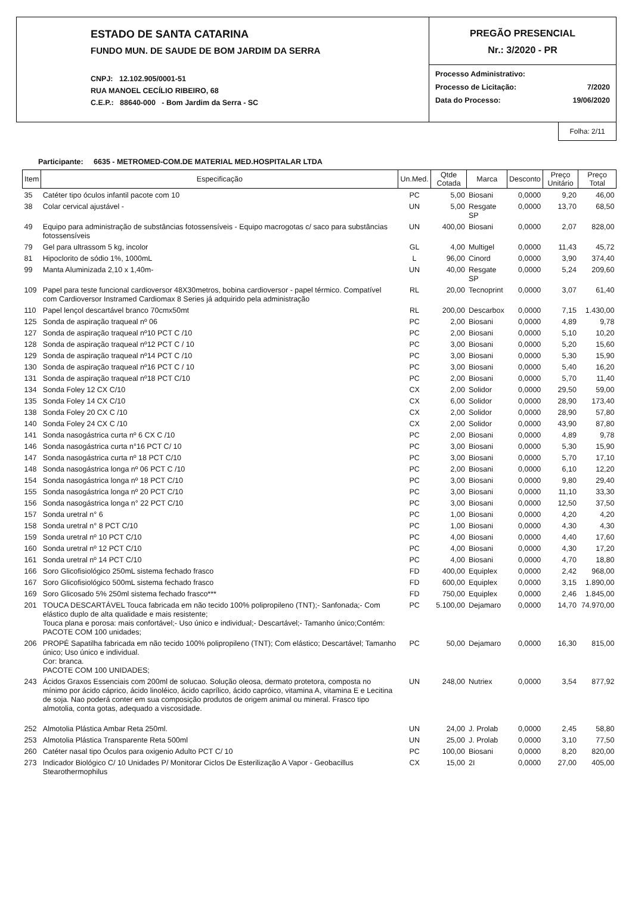ESTADO DE SANTA CATARINA
FUNDO MUN. DE SAUDE DE BOM JARDIM DA SERRA
CNPJ: 12.102.905/0001-51
RUA MANOEL CECÍLIO RIBEIRO, 68
C.E.P.: 88640-000 - Bom Jardim da Serra - SC
PREGÃO PRESENCIAL
Nr.: 3/2020 - PR
Processo Administrativo:
Processo de Licitação: 7/2020
Data do Processo: 19/06/2020
Folha: 2/11
Participante: 6635 - METROMED-COM.DE MATERIAL MED.HOSPITALAR LTDA
| Item | Especificação | Un.Med. | Qtde Cotada | Marca | Desconto | Preço Unitário | Preço Total |
| --- | --- | --- | --- | --- | --- | --- | --- |
| 35 | Catéter tipo óculos infantil pacote com 10 | PC | 5,00 | Biosani | 0,0000 | 9,20 | 46,00 |
| 38 | Colar cervical ajustável - | UN | 5,00 | Resgate SP | 0,0000 | 13,70 | 68,50 |
| 49 | Equipo para administração de substâncias fotossensíveis - Equipo macrogotas c/ saco para substâncias fotossensíveis | UN | 400,00 | Biosani | 0,0000 | 2,07 | 828,00 |
| 79 | Gel para ultrassom 5 kg, incolor | GL | 4,00 | Multigel | 0,0000 | 11,43 | 45,72 |
| 81 | Hipoclorito de sódio 1%, 1000mL | L | 96,00 | Cinord | 0,0000 | 3,90 | 374,40 |
| 99 | Manta Aluminizada 2,10 x 1,40m- | UN | 40,00 | Resgate SP | 0,0000 | 5,24 | 209,60 |
| 109 | Papel para teste funcional cardioversor 48X30metros, bobina cardioversor - papel térmico. Compatível com Cardioversor Instramed Cardiomax 8 Series já adquirido pela administração | RL | 20,00 | Tecnoprint | 0,0000 | 3,07 | 61,40 |
| 110 | Papel lençol descartável branco 70cmx50mt | RL | 200,00 | Descarbox | 0,0000 | 7,15 | 1.430,00 |
| 125 | Sonda de aspiração traqueal nº 06 | PC | 2,00 | Biosani | 0,0000 | 4,89 | 9,78 |
| 127 | Sonda de aspiração traqueal nº10 PCT C /10 | PC | 2,00 | Biosani | 0,0000 | 5,10 | 10,20 |
| 128 | Sonda de aspiração traqueal nº12 PCT C / 10 | PC | 3,00 | Biosani | 0,0000 | 5,20 | 15,60 |
| 129 | Sonda de aspiração traqueal nº14 PCT C /10 | PC | 3,00 | Biosani | 0,0000 | 5,30 | 15,90 |
| 130 | Sonda de aspiração traqueal nº16 PCT C / 10 | PC | 3,00 | Biosani | 0,0000 | 5,40 | 16,20 |
| 131 | Sonda de aspiração traqueal nº18 PCT C/10 | PC | 2,00 | Biosani | 0,0000 | 5,70 | 11,40 |
| 134 | Sonda Foley 12 CX C/10 | CX | 2,00 | Solidor | 0,0000 | 29,50 | 59,00 |
| 135 | Sonda Foley 14 CX C/10 | CX | 6,00 | Solidor | 0,0000 | 28,90 | 173,40 |
| 138 | Sonda Foley 20 CX C /10 | CX | 2,00 | Solidor | 0,0000 | 28,90 | 57,80 |
| 140 | Sonda Foley 24 CX C /10 | CX | 2,00 | Solidor | 0,0000 | 43,90 | 87,80 |
| 141 | Sonda nasogástrica curta nº 6 CX C /10 | PC | 2,00 | Biosani | 0,0000 | 4,89 | 9,78 |
| 146 | Sonda nasogástrica curta n°16 PCT C/ 10 | PC | 3,00 | Biosani | 0,0000 | 5,30 | 15,90 |
| 147 | Sonda nasogástrica curta nº 18 PCT C/10 | PC | 3,00 | Biosani | 0,0000 | 5,70 | 17,10 |
| 148 | Sonda nasogástrica longa nº 06 PCT C /10 | PC | 2,00 | Biosani | 0,0000 | 6,10 | 12,20 |
| 154 | Sonda nasogástrica longa nº 18 PCT C/10 | PC | 3,00 | Biosani | 0,0000 | 9,80 | 29,40 |
| 155 | Sonda nasogástrica longa nº 20 PCT C/10 | PC | 3,00 | Biosani | 0,0000 | 11,10 | 33,30 |
| 156 | Sonda nasogástrica longa n° 22 PCT C/10 | PC | 3,00 | Biosani | 0,0000 | 12,50 | 37,50 |
| 157 | Sonda uretral n° 6 | PC | 1,00 | Biosani | 0,0000 | 4,20 | 4,20 |
| 158 | Sonda uretral n° 8 PCT C/10 | PC | 1,00 | Biosani | 0,0000 | 4,30 | 4,30 |
| 159 | Sonda uretral nº 10 PCT C/10 | PC | 4,00 | Biosani | 0,0000 | 4,40 | 17,60 |
| 160 | Sonda uretral nº 12 PCT C/10 | PC | 4,00 | Biosani | 0,0000 | 4,30 | 17,20 |
| 161 | Sonda uretral nº 14 PCT C/10 | PC | 4,00 | Biosani | 0,0000 | 4,70 | 18,80 |
| 166 | Soro Glicofisiológico 250mL sistema fechado frasco | FD | 400,00 | Equiplex | 0,0000 | 2,42 | 968,00 |
| 167 | Soro Glicofisiológico 500mL sistema fechado frasco | FD | 600,00 | Equiplex | 0,0000 | 3,15 | 1.890,00 |
| 169 | Soro Glicosado 5% 250ml sistema fechado frasco*** | FD | 750,00 | Equiplex | 0,0000 | 2,46 | 1.845,00 |
| 201 | TOUCA DESCARTÁVEL Touca fabricada em não tecido 100% polipropileno (TNT);- Sanfonada;- Com elástico duplo de alta qualidade e mais resistente; Touca plana e porosa: mais confortável;- Uso único e individual;- Descartável;- Tamanho único;Contém: PACOTE COM 100 unidades; | PC | 5.100,00 | Dejamaro | 0,0000 | 14,70 | 74.970,00 |
| 206 | PROPÉ Sapatilha fabricada em não tecido 100% polipropileno (TNT); Com elástico; Descartável; Tamanho único; Uso único e individual. Cor: branca. PACOTE COM 100 UNIDADES; | PC | 50,00 | Dejamaro | 0,0000 | 16,30 | 815,00 |
| 243 | Ácidos Graxos Essenciais com 200ml de solucao. Solução oleosa, dermato protetora, composta no mínimo por ácido cáprico, ácido linoléico, ácido caprílico, ácido capróico, vitamina A, vitamina E e Lecitina de soja. Nao poderá conter em sua composição produtos de origem animal ou mineral. Frasco tipo almotolia, conta gotas, adequado a viscosidade. | UN | 248,00 | Nutriex | 0,0000 | 3,54 | 877,92 |
| 252 | Almotolia Plástica Ambar Reta 250ml. | UN | 24,00 | J. Prolab | 0,0000 | 2,45 | 58,80 |
| 253 | Almotolia Plástica Transparente Reta 500ml | UN | 25,00 | J. Prolab | 0,0000 | 3,10 | 77,50 |
| 260 | Catéter nasal tipo Óculos para oxigenio Adulto PCT C/ 10 | PC | 100,00 | Biosani | 0,0000 | 8,20 | 820,00 |
| 273 | Indicador Biológico C/ 10 Unidades P/ Monitorar Ciclos De Esterilização A Vapor - Geobacillus Stearothermophilus | CX | 15,00 | 2I | 0,0000 | 27,00 | 405,00 |